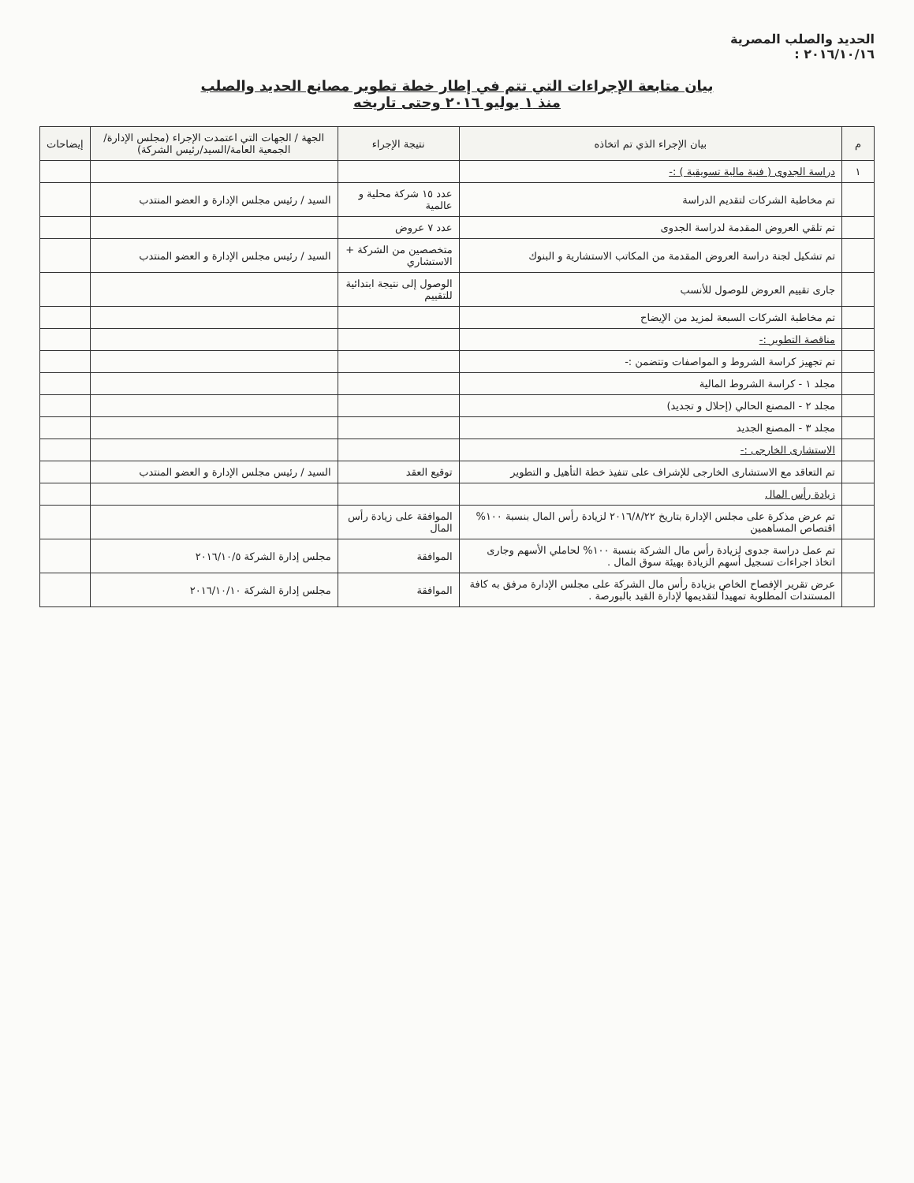الحديد والصلب المصرية
٢٠١٦/١٠/١٦ :
بيان متابعة الإجراءات التي تتم في إطار خطة تطوير مصانع الحديد والصلب
منذ ١ يوليو ٢٠١٦ وحتى تاريخه
| م | بيان الإجراء الذي تم اتخاذه | نتيجة الإجراء | الجهة / الجهات التي اعتمدت الإجراء (مجلس الإدارة/الجمعية العامة/السيد/رئيس الشركة) | إيضاحات |
| --- | --- | --- | --- | --- |
| ١ | دراسة الجدوى ( فنية مالية تسويقية ) :- | | | |
| | تم مخاطبة الشركات لتقديم الدراسة | عدد ١٥ شركة محلية و عالمية | السيد / رئيس مجلس الإدارة و العضو المنتدب | |
| | تم تلقي العروض المقدمة لدراسة الجدوى | عدد ٧ عروض | | |
| | تم تشكيل لجنة دراسة العروض المقدمة من المكاتب الاستشارية و البنوك | متخصصين من الشركة + الاستشاري | السيد / رئيس مجلس الإدارة و العضو المنتدب | |
| | جارى تقييم العروض للوصول للأنسب | الوصول إلى نتيجة ابتدائية للتقييم | | |
| | تم مخاطبة الشركات السبعة لمزيد من الإيضاح | | | |
| | مناقصة التطوير :- | | | |
| | تم تجهيز كراسة الشروط و المواصفات وتتضمن :- | | | |
| | مجلد ١ - كراسة الشروط المالية | | | |
| | مجلد ٢ - المصنع الحالي (إحلال و تجديد) | | | |
| | مجلد ٣ - المصنع الجديد | | | |
| | الاستشارى الخارجى :- | | | |
| | تم التعاقد مع الاستشارى الخارجى للإشراف على تنفيذ خطة التأهيل و التطوير | توقيع العقد | السيد / رئيس مجلس الإدارة و العضو المنتدب | |
| | زيادة رأس المال | | | |
| | تم عرض مذكرة على مجلس الإدارة بتاريخ ٢٠١٦/٨/٢٢ لزيادة رأس المال بنسبة ١٠٠% اقتصاص المساهمين | الموافقة على زيادة رأس المال | | |
| | تم عمل دراسة جدوى لزيادة رأس مال الشركة بنسبة ١٠٠% لحاملي الأسهم وجارى اتخاذ اجراءات تسجيل أسهم الزيادة بهيئة سوق المال . | الموافقة | مجلس إدارة الشركة ٢٠١٦/١٠/٥ | |
| | عرض تقرير الإفصاح الخاص بزيادة رأس مال الشركة على مجلس الإدارة مرفق به كافة المستندات المطلوبة تمهيداً لتقديمها لإدارة القيد بالبورصة . | الموافقة | مجلس إدارة الشركة ٢٠١٦/١٠/١٠ | |